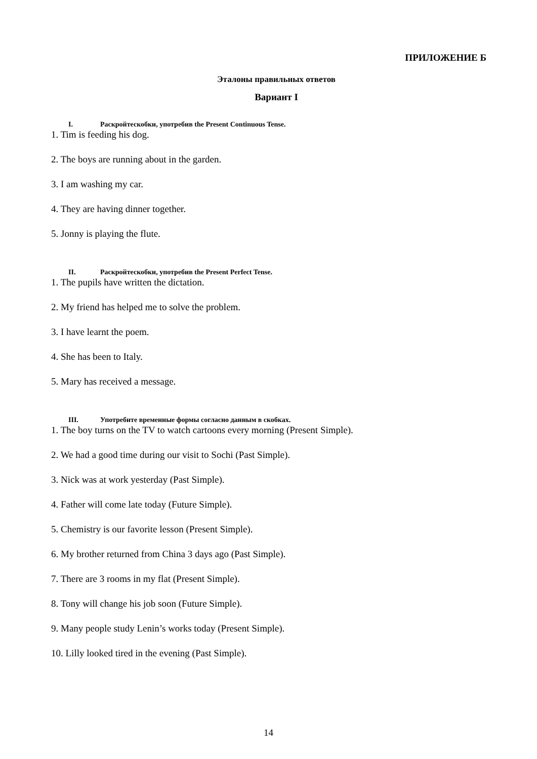ПРИЛОЖЕНИЕ Б
Эталоны правильных ответов
Вариант I
I. Раскройтескобки, употребив the Present Continuous Tense.
1. Tim is feeding his dog.
2. The boys are running about in the garden.
3. I am washing my car.
4. They are having dinner together.
5. Jonny is playing the flute.
II. Раскройтескобки, употребив the Present Perfect Tense.
1. The pupils have written the dictation.
2. My friend has helped me to solve the problem.
3. I have learnt the poem.
4. She has been to Italy.
5. Mary has received a message.
III. Употребите временные формы согласно данным в скобках.
1. The boy turns on the TV to watch cartoons every morning (Present Simple).
2. We had a good time during our visit to Sochi (Past Simple).
3. Nick was at work yesterday (Past Simple).
4. Father will come late today (Future Simple).
5. Chemistry is our favorite lesson (Present Simple).
6. My brother returned from China 3 days ago (Past Simple).
7. There are 3 rooms in my flat (Present Simple).
8. Tony will change his job soon (Future Simple).
9. Many people study Lenin’s works today (Present Simple).
10. Lilly looked tired in the evening (Past Simple).
14